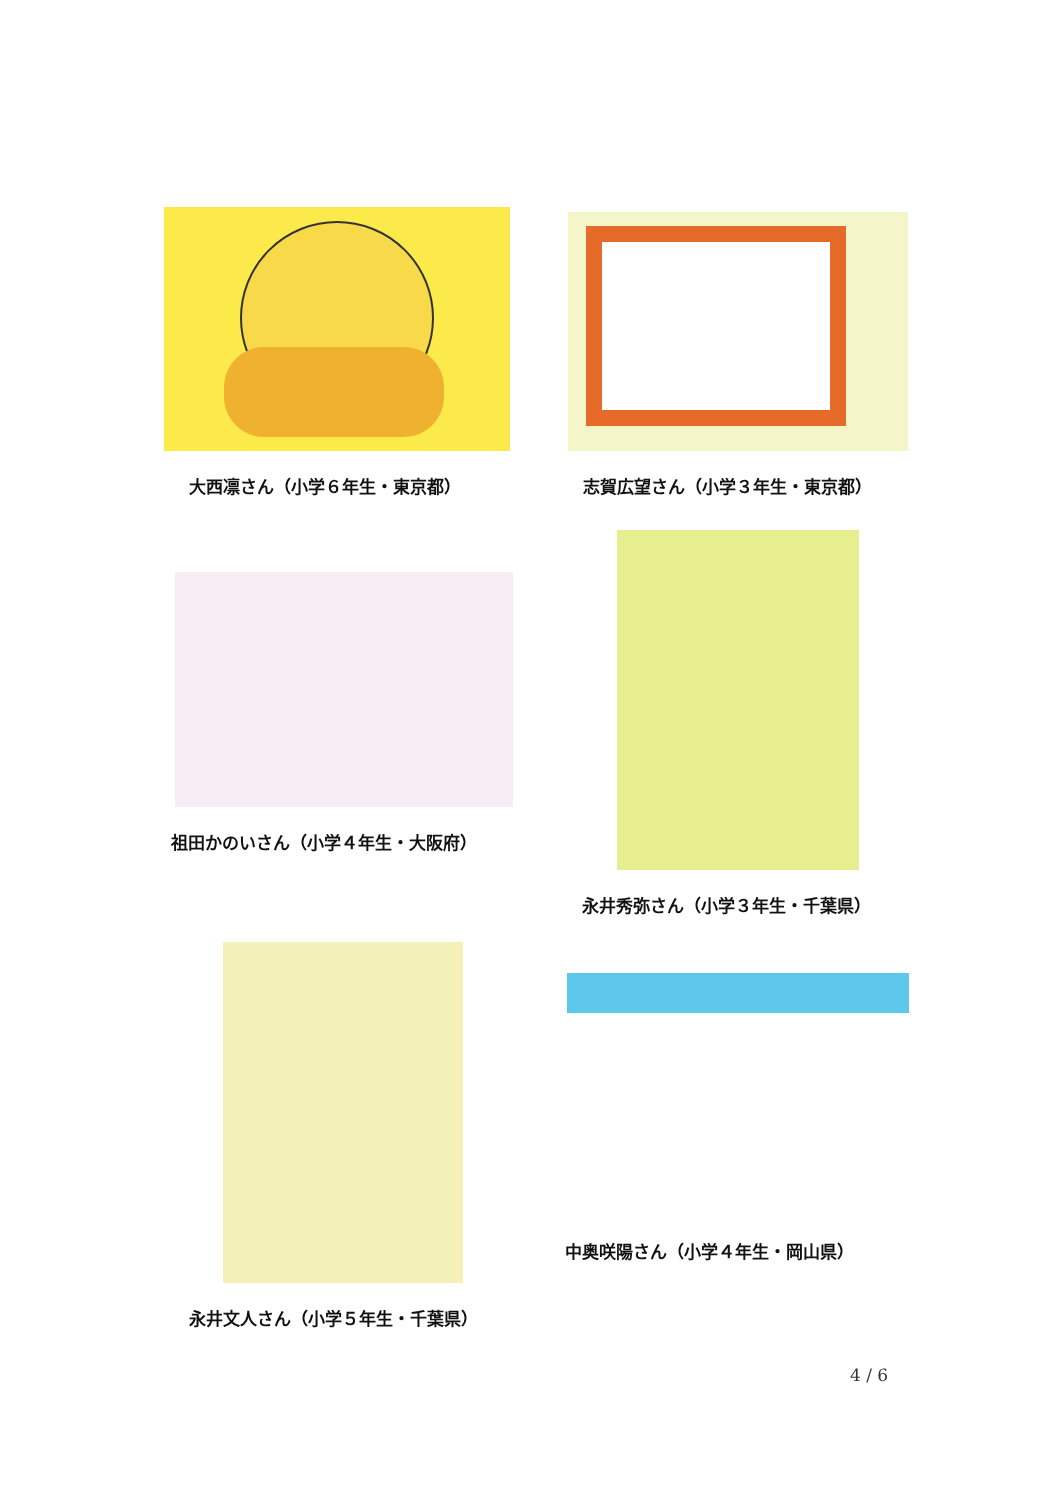大西凛さん（小学６年生・東京都） 志賀広望さん（小学３年生・東京都）
祖田かのいさん（小学４年生・大阪府）
永井秀弥さん（小学３年生・千葉県）
永井文人さん（小学５年生・千葉県）
中奥咲陽さん（小学４年生・岡山県）
4 / 6